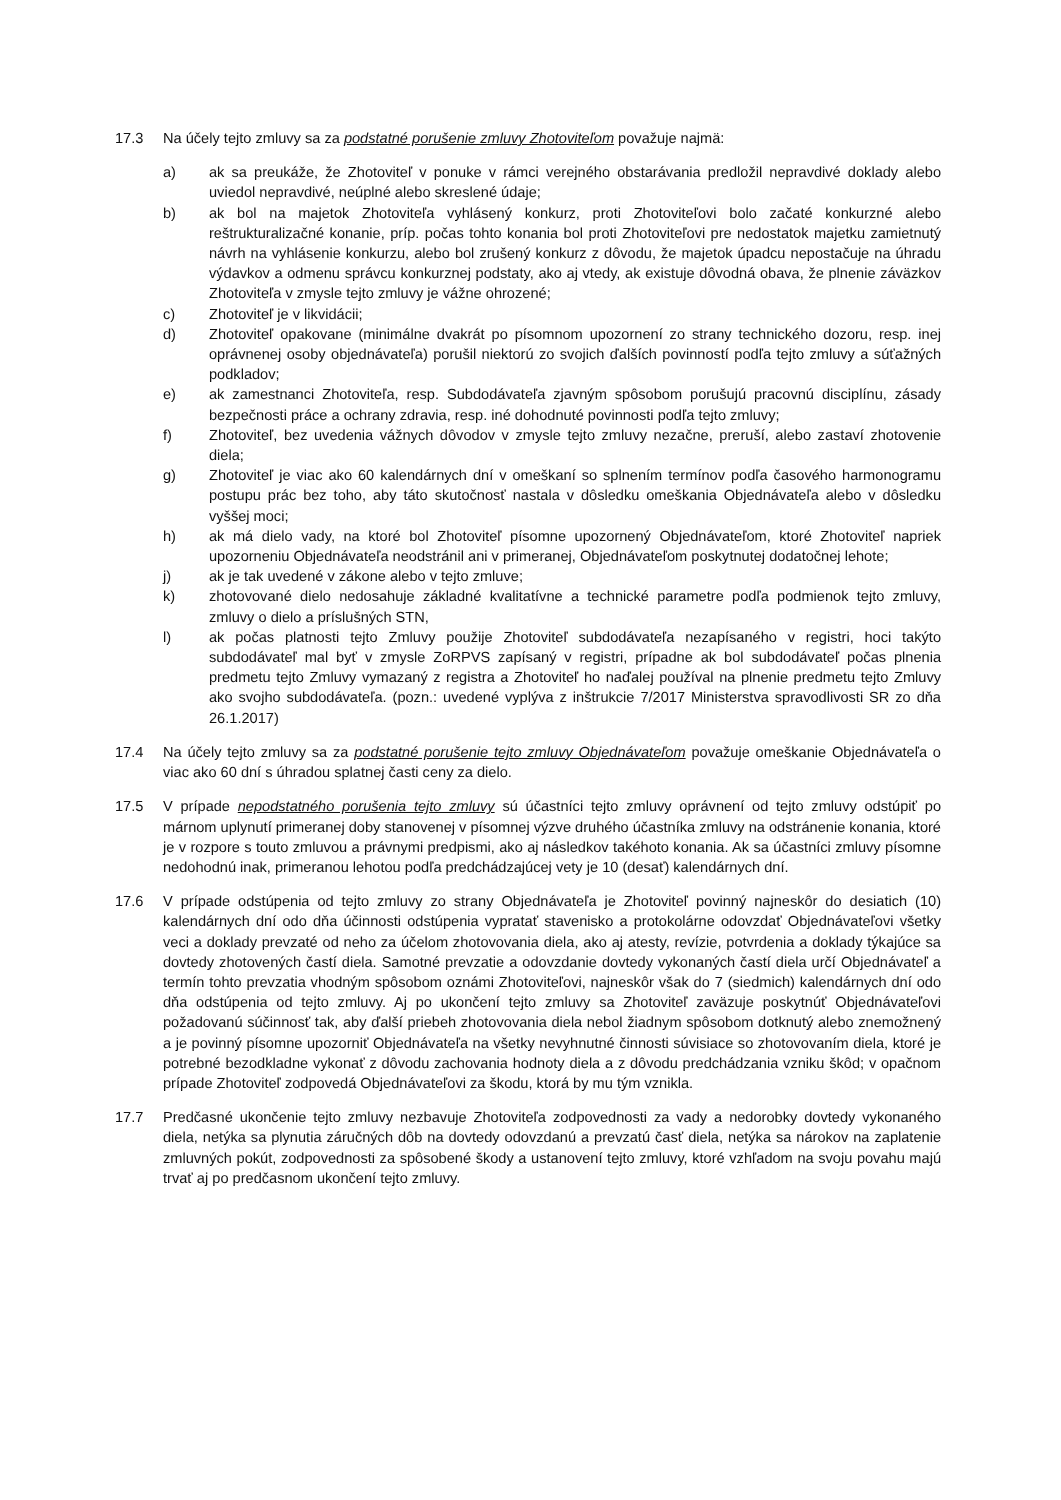17.3 Na účely tejto zmluvy sa za podstatné porušenie zmluvy Zhotoviteľom považuje najmä:
a) ak sa preukáže, že Zhotoviteľ v ponuke v rámci verejného obstarávania predložil nepravdivé doklady alebo uviedol nepravdivé, neúplné alebo skreslené údaje;
b) ak bol na majetok Zhotoviteľa vyhlásený konkurz, proti Zhotoviteľovi bolo začaté konkurzné alebo reštrukturalizačné konanie, príp. počas tohto konania bol proti Zhotoviteľovi pre nedostatok majetku zamietnutý návrh na vyhlásenie konkurzu, alebo bol zrušený konkurz z dôvodu, že majetok úpadcu nepostačuje na úhradu výdavkov a odmenu správcu konkurznej podstaty, ako aj vtedy, ak existuje dôvodná obava, že plnenie záväzkov Zhotoviteľa v zmysle tejto zmluvy je vážne ohrozené;
c) Zhotoviteľ je v likvidácii;
d) Zhotoviteľ opakovane (minimálne dvakrát po písomnom upozornení zo strany technického dozoru, resp. inej oprávnenej osoby objednávateľa) porušil niektorú zo svojich ďalších povinností podľa tejto zmluvy a súťažných podkladov;
e) ak zamestnanci Zhotoviteľa, resp. Subdodávateľa zjavným spôsobom porušujú pracovnú disciplínu, zásady bezpečnosti práce a ochrany zdravia, resp. iné dohodnuté povinnosti podľa tejto zmluvy;
f) Zhotoviteľ, bez uvedenia vážnych dôvodov v zmysle tejto zmluvy nezačne, preruší, alebo zastaví zhotovenie diela;
g) Zhotoviteľ je viac ako 60 kalendárnych dní v omeškaní so splnením termínov podľa časového harmonogramu postupu prác bez toho, aby táto skutočnosť nastala v dôsledku omeškania Objednávateľa alebo v dôsledku vyššej moci;
h) ak má dielo vady, na ktoré bol Zhotoviteľ písomne upozornený Objednávateľom, ktoré Zhotoviteľ napriek upozorneniu Objednávateľa neodstránil ani v primeranej, Objednávateľom poskytnutej dodatočnej lehote;
j) ak je tak uvedené v zákone alebo v tejto zmluve;
k) zhotovované dielo nedosahuje základné kvalitatívne a technické parametre podľa podmienok tejto zmluvy, zmluvy o dielo a príslušných STN,
l) ak počas platnosti tejto Zmluvy použije Zhotoviteľ subdodávateľa nezapísaného v registri, hoci takýto subdodávateľ mal byť v zmysle ZoRPVS zapísaný v registri, prípadne ak bol subdodávateľ počas plnenia predmetu tejto Zmluvy vymazaný z registra a Zhotoviteľ ho naďalej používal na plnenie predmetu tejto Zmluvy ako svojho subdodávateľa. (pozn.: uvedené vyplýva z inštrukcie 7/2017 Ministerstva spravodlivosti SR zo dňa 26.1.2017)
17.4 Na účely tejto zmluvy sa za podstatné porušenie tejto zmluvy Objednávateľom považuje omeškanie Objednávateľa o viac ako 60 dní s úhradou splatnej časti ceny za dielo.
17.5 V prípade nepodstatného porušenia tejto zmluvy sú účastníci tejto zmluvy oprávnení od tejto zmluvy odstúpiť po márnom uplynutí primeranej doby stanovenej v písomnej výzve druhého účastníka zmluvy na odstránenie konania, ktoré je v rozpore s touto zmluvou a právnymi predpismi, ako aj následkov takéhoto konania. Ak sa účastníci zmluvy písomne nedohodnú inak, primeranou lehotou podľa predchádzajúcej vety je 10 (desať) kalendárnych dní.
17.6 V prípade odstúpenia od tejto zmluvy zo strany Objednávateľa je Zhotoviteľ povinný najneskôr do desiatich (10) kalendárnych dní odo dňa účinnosti odstúpenia vypratať stavenisko a protokolárne odovzdať Objednávateľovi všetky veci a doklady prevzaté od neho za účelom zhotovovania diela, ako aj atesty, revízie, potvrdenia a doklady týkajúce sa dovtedy zhotovených častí diela. Samotné prevzatie a odovzdanie dovtedy vykonaných častí diela určí Objednávateľ a termín tohto prevzatia vhodným spôsobom oznámi Zhotoviteľovi, najneskôr však do 7 (siedmich) kalendárnych dní odo dňa odstúpenia od tejto zmluvy. Aj po ukončení tejto zmluvy sa Zhotoviteľ zaväzuje poskytnúť Objednávateľovi požadovanú súčinnosť tak, aby ďalší priebeh zhotovovania diela nebol žiadnym spôsobom dotknutý alebo znemožnený a je povinný písomne upozorniť Objednávateľa na všetky nevyhnutné činnosti súvisiace so zhotovovaním diela, ktoré je potrebné bezodkladne vykonať z dôvodu zachovania hodnoty diela a z dôvodu predchádzania vzniku škôd; v opačnom prípade Zhotoviteľ zodpovedá Objednávateľovi za škodu, ktorá by mu tým vznikla.
17.7 Predčasné ukončenie tejto zmluvy nezbavuje Zhotoviteľa zodpovednosti za vady a nedorobky dovtedy vykonaného diela, netýka sa plynutia záručných dôb na dovtedy odovzdanú a prevzatú časť diela, netýka sa nárokov na zaplatenie zmluvných pokút, zodpovednosti za spôsobené škody a ustanovení tejto zmluvy, ktoré vzhľadom na svoju povahu majú trvať aj po predčasnom ukončení tejto zmluvy.